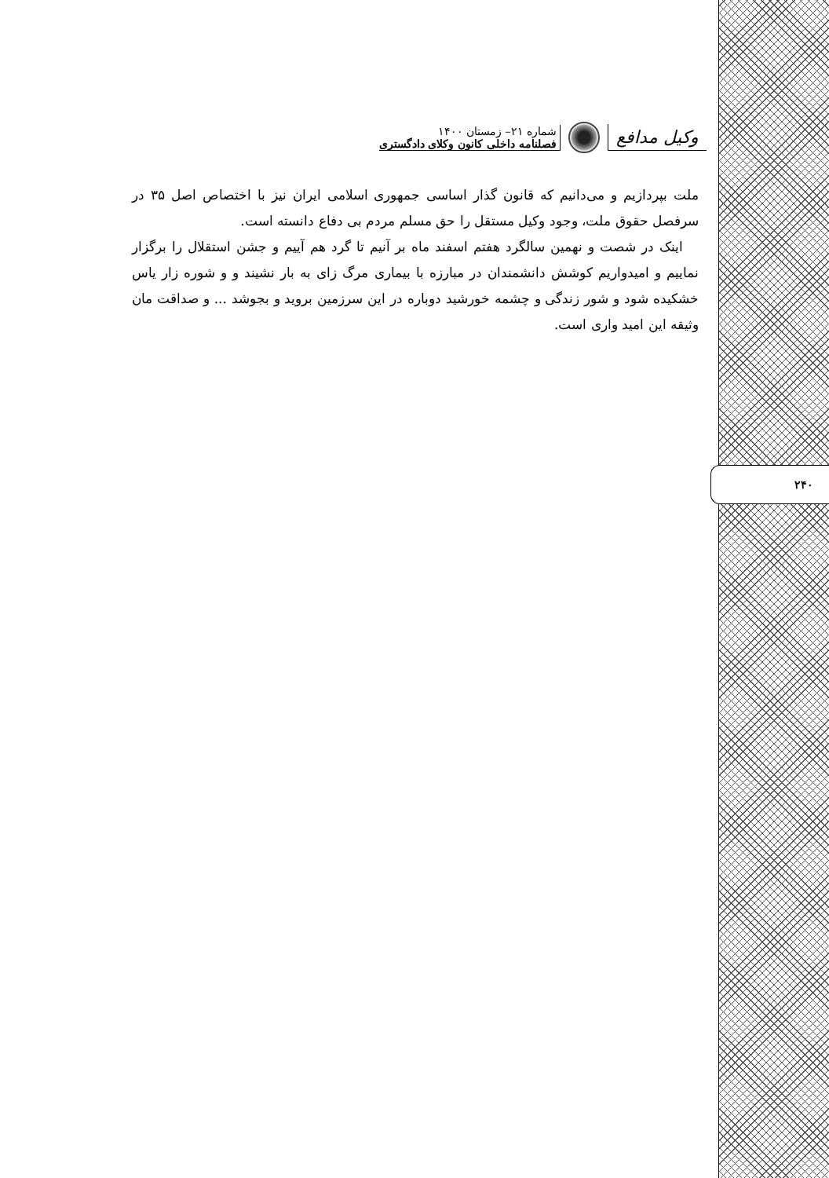وکیل مدافع
شماره ۲۱– زمستان ۱۴۰۰
فصلنامه داخلی کانون وکلای دادگستری
ملت بپردازیم و می‌دانیم که قانون گذار اساسی جمهوری اسلامی ایران نیز با اختصاص اصل ۳۵ در سرفصل حقوق ملت، وجود وکیل مستقل را حق مسلم مردم بی دفاع دانسته است.
اینک در شصت و نهمین سالگرد هفتم اسفند ماه بر آنیم تا گرد هم آییم و جشن استقلال را برگزار نماییم و امیدواریم کوشش دانشمندان در مبارزه با بیماری مرگ زای به بار نشیند و و شوره زار یاس خشکیده شود و شور زندگی و چشمه خورشید دوباره در این سرزمین بروید و بجوشد ... و صداقت مان وثیقه این امید واری است.
۲۴۰